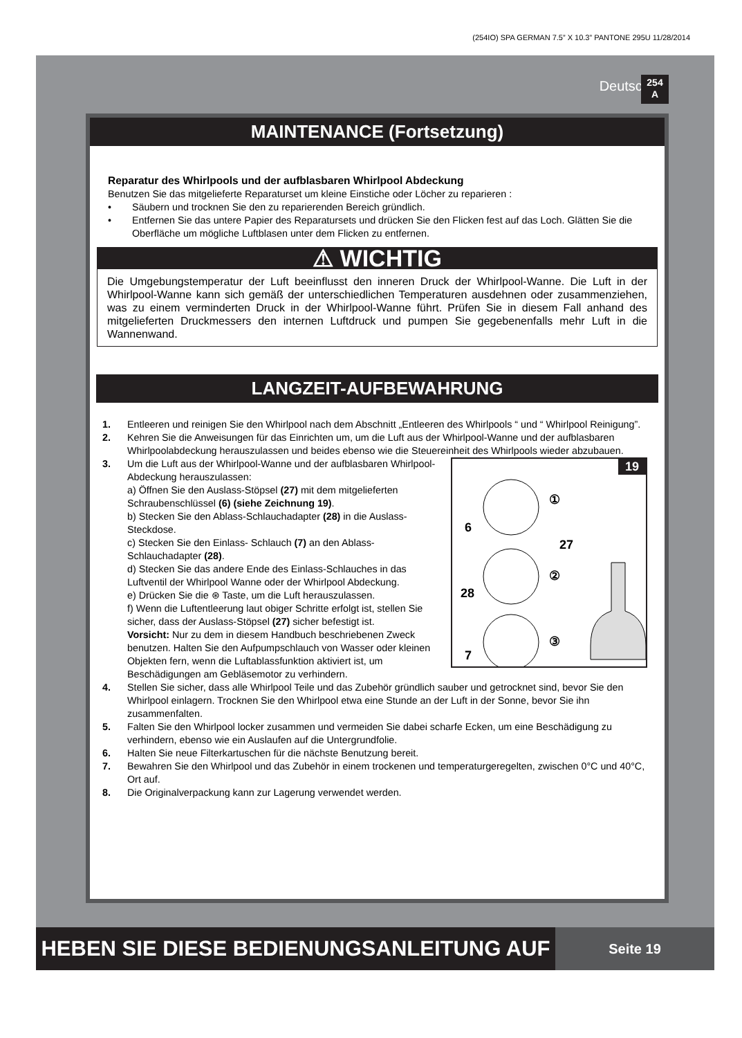(254IO) SPA GERMAN 7.5” X 10.3” PANTONE 295U 11/28/2014
Deutsch
254
A
MAINTENANCE (Fortsetzung)
Reparatur des Whirlpools und der aufblasbaren Whirlpool Abdeckung
Benutzen Sie das mitgelieferte Reparaturset um kleine Einstiche oder Löcher zu reparieren :
• Säubern und trocknen Sie den zu reparierenden Bereich gründlich.
• Entfernen Sie das untere Papier des Reparatursets und drücken Sie den Flicken fest auf das Loch. Glätten Sie die Oberfläche um mögliche Luftblasen unter dem Flicken zu entfernen.
⚠ WICHTIG
Die Umgebungstemperatur der Luft beeinflusst den inneren Druck der Whirlpool-Wanne. Die Luft in der Whirlpool-Wanne kann sich gemäß der unterschiedlichen Temperaturen ausdehnen oder zusammenziehen, was zu einem verminderten Druck in der Whirlpool-Wanne führt. Prüfen Sie in diesem Fall anhand des mitgelieferten Druckmessers den internen Luftdruck und pumpen Sie gegebenenfalls mehr Luft in die Wannenwand.
LANGZEIT-AUFBEWAHRUNG
1. Entleeren und reinigen Sie den Whirlpool nach dem Abschnitt „Entleeren des Whirlpools “ und “ Whirlpool Reinigung”.
2. Kehren Sie die Anweisungen für das Einrichten um, um die Luft aus der Whirlpool-Wanne und der aufblasbaren Whirlpoolabdeckung herauszulassen und beides ebenso wie die Steuereinheit des Whirlpools wieder abzubauen.
19
6
27
28
7
①
②
③
3. Um die Luft aus der Whirlpool-Wanne und der aufblasbaren Whirlpool-Abdeckung herauszulassen:
a) Öffnen Sie den Auslass-Stöpsel (27) mit dem mitgelieferten Schraubenschlüssel (6) (siehe Zeichnung 19).
b) Stecken Sie den Ablass-Schlauchadapter (28) in die Auslass-Steckdose.
c) Stecken Sie den Einlass- Schlauch (7) an den Ablass-Schlauchadapter (28).
d) Stecken Sie das andere Ende des Einlass-Schlauches in das Luftventil der Whirlpool Wanne oder der Whirlpool Abdeckung.
e) Drücken Sie die ⊛ Taste, um die Luft herauszulassen.
f) Wenn die Luftentleerung laut obiger Schritte erfolgt ist, stellen Sie sicher, dass der Auslass-Stöpsel (27) sicher befestigt ist.
Vorsicht: Nur zu dem in diesem Handbuch beschriebenen Zweck benutzen. Halten Sie den Aufpumpschlauch von Wasser oder kleinen Objekten fern, wenn die Luftablassfunktion aktiviert ist, um Beschädigungen am Gebläsemotor zu verhindern.
4. Stellen Sie sicher, dass alle Whirlpool Teile und das Zubehör gründlich sauber und getrocknet sind, bevor Sie den Whirlpool einlagern. Trocknen Sie den Whirlpool etwa eine Stunde an der Luft in der Sonne, bevor Sie ihn zusammenfalten.
5. Falten Sie den Whirlpool locker zusammen und vermeiden Sie dabei scharfe Ecken, um eine Beschädigung zu verhindern, ebenso wie ein Auslaufen auf die Untergrundfolie.
6. Halten Sie neue Filterkartuschen für die nächste Benutzung bereit.
7. Bewahren Sie den Whirlpool und das Zubehör in einem trockenen und temperaturgeregelten, zwischen 0°C und 40°C, Ort auf.
8. Die Originalverpackung kann zur Lagerung verwendet werden.
HEBEN SIE DIESE BEDIENUNGSANLEITUNG AUF
Seite 19